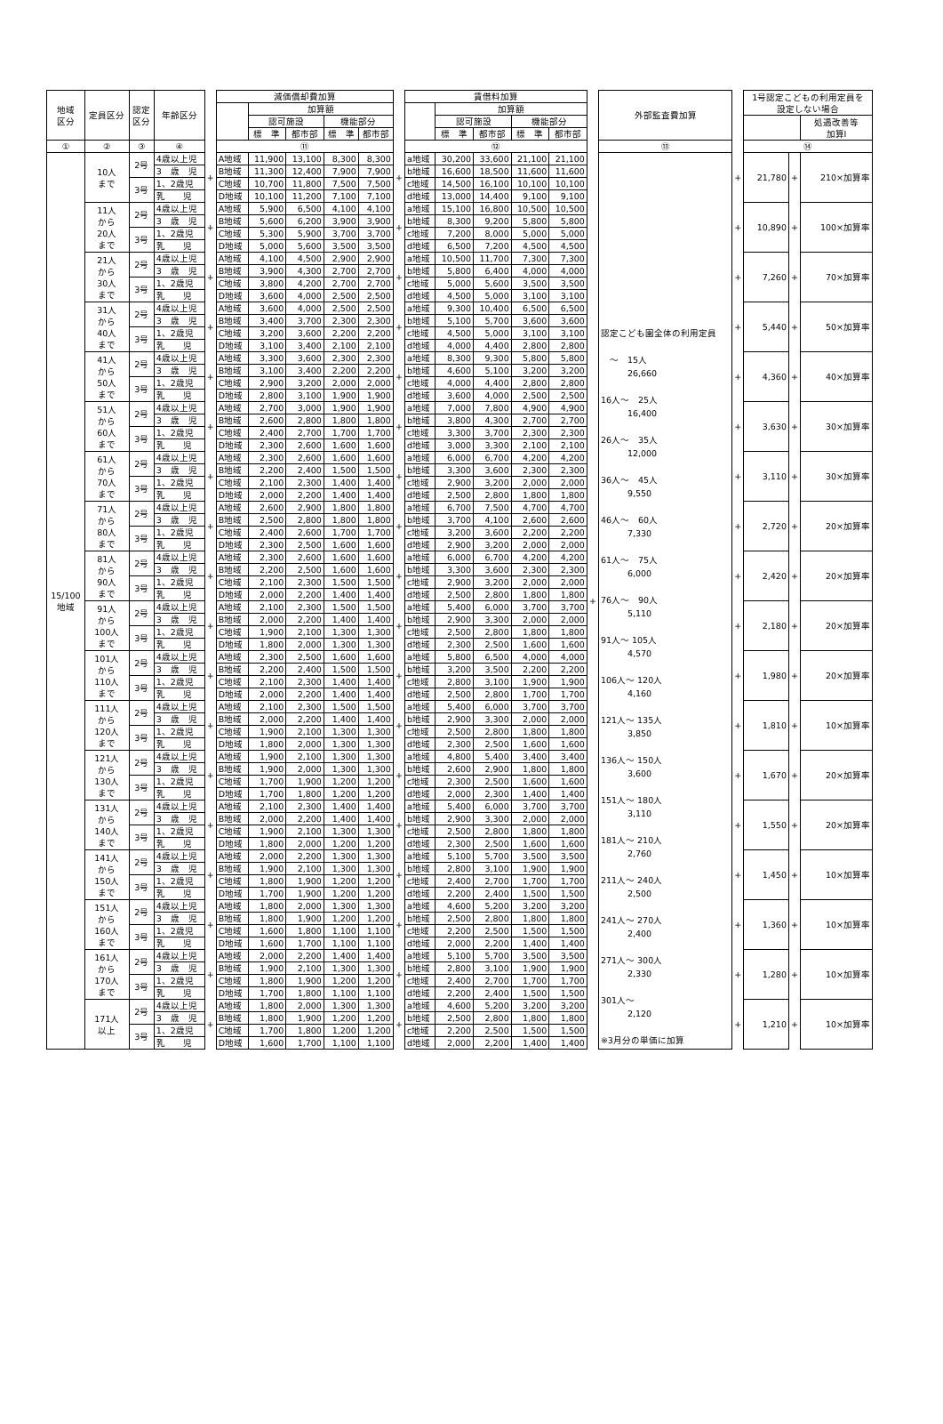| 地域 区分 | 定員区分 | 認定 区分 | 年齢区分 | | 減価償却費加算 | | | | | | 賃借料加算 | | | | | | 外部監査費加算 | | 1号認定こどもの利用定員を 設定しない場合 | | |
| --- | --- | --- | --- | --- | --- | --- | --- | --- | --- | --- | --- | --- | --- | --- | --- | --- | --- | --- | --- | --- | --- |
| | | | | | | 加算額 | | | | | | 加算額 | | | | | | | | | |
| | | | | | | 認可施設 | | 機能部分 | | | | 認可施設 | | 機能部分 | | | | | | | 処遇改善等 加算Ⅰ |
| | | | | | | 標 準 | 都市部 | 標 準 | 都市部 | | | 標 準 | 都市部 | 標 準 | 都市部 | | | | | | |
| ① | ② | ③ | ④ | | ⑪ | | | | | | ⑫ | | | | | | ⑬ | | ⑭ | | |
| 15/100 地域 | 10人 まで | 2号 | 4歳以上児 | + | A地域 | 11,900 | 13,100 | 8,300 | 8,300 | + | a地域 | 30,200 | 33,600 | 21,100 | 21,100 | + | 認定こども園全体の利用定員 〜 15人 26,660 16人〜 25人 16,400 26人〜 35人 12,000 36人〜 45人 9,550 46人〜 60人 7,330 61人〜 75人 6,000 76人〜 90人 5,110 91人〜 105人 4,570 106人〜 120人 4,160 121人〜 135人 3,850 136人〜 150人 3,600 151人〜 180人 3,110 181人〜 210人 2,760 211人〜 240人 2,500 241人〜 270人 2,400 271人〜 300人 2,330 301人〜 2,120 ※3月分の単価に加算 | + | 21,780 | + | 210×加算率 |
| | | | 3 歳 児 | | B地域 | 11,300 | 12,400 | 7,900 | 7,900 | | b地域 | 16,600 | 18,500 | 11,600 | 11,600 | | | | | | |
| | | 3号 | 1、2歳児 | | C地域 | 10,700 | 11,800 | 7,500 | 7,500 | | c地域 | 14,500 | 16,100 | 10,100 | 10,100 | | | | | | |
| | | | 乳 児 | | D地域 | 10,100 | 11,200 | 7,100 | 7,100 | | d地域 | 13,000 | 14,400 | 9,100 | 9,100 | | | | | | |
| | 11人 から 20人 まで | 2号 | 4歳以上児 | + | A地域 | 5,900 | 6,500 | 4,100 | 4,100 | + | a地域 | 15,100 | 16,800 | 10,500 | 10,500 | | | + | 10,890 | + | 100×加算率 |
| | | | 3 歳 児 | | B地域 | 5,600 | 6,200 | 3,900 | 3,900 | | b地域 | 8,300 | 9,200 | 5,800 | 5,800 | | | | | | |
| | | 3号 | 1、2歳児 | | C地域 | 5,300 | 5,900 | 3,700 | 3,700 | | c地域 | 7,200 | 8,000 | 5,000 | 5,000 | | | | | | |
| | | | 乳 児 | | D地域 | 5,000 | 5,600 | 3,500 | 3,500 | | d地域 | 6,500 | 7,200 | 4,500 | 4,500 | | | | | | |
| | 21人 から 30人 まで | 2号 | 4歳以上児 | + | A地域 | 4,100 | 4,500 | 2,900 | 2,900 | + | a地域 | 10,500 | 11,700 | 7,300 | 7,300 | | | + | 7,260 | + | 70×加算率 |
| | | | 3 歳 児 | | B地域 | 3,900 | 4,300 | 2,700 | 2,700 | | b地域 | 5,800 | 6,400 | 4,000 | 4,000 | | | | | | |
| | | 3号 | 1、2歳児 | | C地域 | 3,800 | 4,200 | 2,700 | 2,700 | | c地域 | 5,000 | 5,600 | 3,500 | 3,500 | | | | | | |
| | | | 乳 児 | | D地域 | 3,600 | 4,000 | 2,500 | 2,500 | | d地域 | 4,500 | 5,000 | 3,100 | 3,100 | | | | | | |
| | 31人 から 40人 まで | 2号 | 4歳以上児 | + | A地域 | 3,600 | 4,000 | 2,500 | 2,500 | + | a地域 | 9,300 | 10,400 | 6,500 | 6,500 | | | + | 5,440 | + | 50×加算率 |
| | | | 3 歳 児 | | B地域 | 3,400 | 3,700 | 2,300 | 2,300 | | b地域 | 5,100 | 5,700 | 3,600 | 3,600 | | | | | | |
| | | 3号 | 1、2歳児 | | C地域 | 3,200 | 3,600 | 2,200 | 2,200 | | c地域 | 4,500 | 5,000 | 3,100 | 3,100 | | | | | | |
| | | | 乳 児 | | D地域 | 3,100 | 3,400 | 2,100 | 2,100 | | d地域 | 4,000 | 4,400 | 2,800 | 2,800 | | | | | | |
| | 41人 から 50人 まで | 2号 | 4歳以上児 | + | A地域 | 3,300 | 3,600 | 2,300 | 2,300 | + | a地域 | 8,300 | 9,300 | 5,800 | 5,800 | | | + | 4,360 | + | 40×加算率 |
| | | | 3 歳 児 | | B地域 | 3,100 | 3,400 | 2,200 | 2,200 | | b地域 | 4,600 | 5,100 | 3,200 | 3,200 | | | | | | |
| | | 3号 | 1、2歳児 | | C地域 | 2,900 | 3,200 | 2,000 | 2,000 | | c地域 | 4,000 | 4,400 | 2,800 | 2,800 | | | | | | |
| | | | 乳 児 | | D地域 | 2,800 | 3,100 | 1,900 | 1,900 | | d地域 | 3,600 | 4,000 | 2,500 | 2,500 | | | | | | |
| | 51人 から 60人 まで | 2号 | 4歳以上児 | + | A地域 | 2,700 | 3,000 | 1,900 | 1,900 | + | a地域 | 7,000 | 7,800 | 4,900 | 4,900 | | | + | 3,630 | + | 30×加算率 |
| | | | 3 歳 児 | | B地域 | 2,600 | 2,800 | 1,800 | 1,800 | | b地域 | 3,800 | 4,300 | 2,700 | 2,700 | | | | | | |
| | | 3号 | 1、2歳児 | | C地域 | 2,400 | 2,700 | 1,700 | 1,700 | | c地域 | 3,300 | 3,700 | 2,300 | 2,300 | | | | | | |
| | | | 乳 児 | | D地域 | 2,300 | 2,600 | 1,600 | 1,600 | | d地域 | 3,000 | 3,300 | 2,100 | 2,100 | | | | | | |
| | 61人 から 70人 まで | 2号 | 4歳以上児 | + | A地域 | 2,300 | 2,600 | 1,600 | 1,600 | + | a地域 | 6,000 | 6,700 | 4,200 | 4,200 | | | + | 3,110 | + | 30×加算率 |
| | | | 3 歳 児 | | B地域 | 2,200 | 2,400 | 1,500 | 1,500 | | b地域 | 3,300 | 3,600 | 2,300 | 2,300 | | | | | | |
| | | 3号 | 1、2歳児 | | C地域 | 2,100 | 2,300 | 1,400 | 1,400 | | c地域 | 2,900 | 3,200 | 2,000 | 2,000 | | | | | | |
| | | | 乳 児 | | D地域 | 2,000 | 2,200 | 1,400 | 1,400 | | d地域 | 2,500 | 2,800 | 1,800 | 1,800 | | | | | | |
| | 71人 から 80人 まで | 2号 | 4歳以上児 | + | A地域 | 2,600 | 2,900 | 1,800 | 1,800 | + | a地域 | 6,700 | 7,500 | 4,700 | 4,700 | | | + | 2,720 | + | 20×加算率 |
| | | | 3 歳 児 | | B地域 | 2,500 | 2,800 | 1,800 | 1,800 | | b地域 | 3,700 | 4,100 | 2,600 | 2,600 | | | | | | |
| | | 3号 | 1、2歳児 | | C地域 | 2,400 | 2,600 | 1,700 | 1,700 | | c地域 | 3,200 | 3,600 | 2,200 | 2,200 | | | | | | |
| | | | 乳 児 | | D地域 | 2,300 | 2,500 | 1,600 | 1,600 | | d地域 | 2,900 | 3,200 | 2,000 | 2,000 | | | | | | |
| | 81人 から 90人 まで | 2号 | 4歳以上児 | + | A地域 | 2,300 | 2,600 | 1,600 | 1,600 | + | a地域 | 6,000 | 6,700 | 4,200 | 4,200 | | | + | 2,420 | + | 20×加算率 |
| | | | 3 歳 児 | | B地域 | 2,200 | 2,500 | 1,600 | 1,600 | | b地域 | 3,300 | 3,600 | 2,300 | 2,300 | | | | | | |
| | | 3号 | 1、2歳児 | | C地域 | 2,100 | 2,300 | 1,500 | 1,500 | | c地域 | 2,900 | 3,200 | 2,000 | 2,000 | | | | | | |
| | | | 乳 児 | | D地域 | 2,000 | 2,200 | 1,400 | 1,400 | | d地域 | 2,500 | 2,800 | 1,800 | 1,800 | | | | | | |
| | 91人 から 100人 まで | 2号 | 4歳以上児 | + | A地域 | 2,100 | 2,300 | 1,500 | 1,500 | + | a地域 | 5,400 | 6,000 | 3,700 | 3,700 | | | + | 2,180 | + | 20×加算率 |
| | | | 3 歳 児 | | B地域 | 2,000 | 2,200 | 1,400 | 1,400 | | b地域 | 2,900 | 3,300 | 2,000 | 2,000 | | | | | | |
| | | 3号 | 1、2歳児 | | C地域 | 1,900 | 2,100 | 1,300 | 1,300 | | c地域 | 2,500 | 2,800 | 1,800 | 1,800 | | | | | | |
| | | | 乳 児 | | D地域 | 1,800 | 2,000 | 1,300 | 1,300 | | d地域 | 2,300 | 2,500 | 1,600 | 1,600 | | | | | | |
| | 101人 から 110人 まで | 2号 | 4歳以上児 | + | A地域 | 2,300 | 2,500 | 1,600 | 1,600 | + | a地域 | 5,800 | 6,500 | 4,000 | 4,000 | | | + | 1,980 | + | 20×加算率 |
| | | | 3 歳 児 | | B地域 | 2,200 | 2,400 | 1,500 | 1,500 | | b地域 | 3,200 | 3,500 | 2,200 | 2,200 | | | | | | |
| | | 3号 | 1、2歳児 | | C地域 | 2,100 | 2,300 | 1,400 | 1,400 | | c地域 | 2,800 | 3,100 | 1,900 | 1,900 | | | | | | |
| | | | 乳 児 | | D地域 | 2,000 | 2,200 | 1,400 | 1,400 | | d地域 | 2,500 | 2,800 | 1,700 | 1,700 | | | | | | |
| | 111人 から 120人 まで | 2号 | 4歳以上児 | + | A地域 | 2,100 | 2,300 | 1,500 | 1,500 | + | a地域 | 5,400 | 6,000 | 3,700 | 3,700 | | | + | 1,810 | + | 10×加算率 |
| | | | 3 歳 児 | | B地域 | 2,000 | 2,200 | 1,400 | 1,400 | | b地域 | 2,900 | 3,300 | 2,000 | 2,000 | | | | | | |
| | | 3号 | 1、2歳児 | | C地域 | 1,900 | 2,100 | 1,300 | 1,300 | | c地域 | 2,500 | 2,800 | 1,800 | 1,800 | | | | | | |
| | | | 乳 児 | | D地域 | 1,800 | 2,000 | 1,300 | 1,300 | | d地域 | 2,300 | 2,500 | 1,600 | 1,600 | | | | | | |
| | 121人 から 130人 まで | 2号 | 4歳以上児 | + | A地域 | 1,900 | 2,100 | 1,300 | 1,300 | + | a地域 | 4,800 | 5,400 | 3,400 | 3,400 | | | + | 1,670 | + | 20×加算率 |
| | | | 3 歳 児 | | B地域 | 1,900 | 2,000 | 1,300 | 1,300 | | b地域 | 2,600 | 2,900 | 1,800 | 1,800 | | | | | | |
| | | 3号 | 1、2歳児 | | C地域 | 1,700 | 1,900 | 1,200 | 1,200 | | c地域 | 2,300 | 2,500 | 1,600 | 1,600 | | | | | | |
| | | | 乳 児 | | D地域 | 1,700 | 1,800 | 1,200 | 1,200 | | d地域 | 2,000 | 2,300 | 1,400 | 1,400 | | | | | | |
| | 131人 から 140人 まで | 2号 | 4歳以上児 | + | A地域 | 2,100 | 2,300 | 1,400 | 1,400 | + | a地域 | 5,400 | 6,000 | 3,700 | 3,700 | | | + | 1,550 | + | 20×加算率 |
| | | | 3 歳 児 | | B地域 | 2,000 | 2,200 | 1,400 | 1,400 | | b地域 | 2,900 | 3,300 | 2,000 | 2,000 | | | | | | |
| | | 3号 | 1、2歳児 | | C地域 | 1,900 | 2,100 | 1,300 | 1,300 | | c地域 | 2,500 | 2,800 | 1,800 | 1,800 | | | | | | |
| | | | 乳 児 | | D地域 | 1,800 | 2,000 | 1,200 | 1,200 | | d地域 | 2,300 | 2,500 | 1,600 | 1,600 | | | | | | |
| | 141人 から 150人 まで | 2号 | 4歳以上児 | + | A地域 | 2,000 | 2,200 | 1,300 | 1,300 | + | a地域 | 5,100 | 5,700 | 3,500 | 3,500 | | | + | 1,450 | + | 10×加算率 |
| | | | 3 歳 児 | | B地域 | 1,900 | 2,100 | 1,300 | 1,300 | | b地域 | 2,800 | 3,100 | 1,900 | 1,900 | | | | | | |
| | | 3号 | 1、2歳児 | | C地域 | 1,800 | 1,900 | 1,200 | 1,200 | | c地域 | 2,400 | 2,700 | 1,700 | 1,700 | | | | | | |
| | | | 乳 児 | | D地域 | 1,700 | 1,900 | 1,200 | 1,200 | | d地域 | 2,200 | 2,400 | 1,500 | 1,500 | | | | | | |
| | 151人 から 160人 まで | 2号 | 4歳以上児 | + | A地域 | 1,800 | 2,000 | 1,300 | 1,300 | + | a地域 | 4,600 | 5,200 | 3,200 | 3,200 | | | + | 1,360 | + | 10×加算率 |
| | | | 3 歳 児 | | B地域 | 1,800 | 1,900 | 1,200 | 1,200 | | b地域 | 2,500 | 2,800 | 1,800 | 1,800 | | | | | | |
| | | 3号 | 1、2歳児 | | C地域 | 1,600 | 1,800 | 1,100 | 1,100 | | c地域 | 2,200 | 2,500 | 1,500 | 1,500 | | | | | | |
| | | | 乳 児 | | D地域 | 1,600 | 1,700 | 1,100 | 1,100 | | d地域 | 2,000 | 2,200 | 1,400 | 1,400 | | | | | | |
| | 161人 から 170人 まで | 2号 | 4歳以上児 | + | A地域 | 2,000 | 2,200 | 1,400 | 1,400 | + | a地域 | 5,100 | 5,700 | 3,500 | 3,500 | | | + | 1,280 | + | 10×加算率 |
| | | | 3 歳 児 | | B地域 | 1,900 | 2,100 | 1,300 | 1,300 | | b地域 | 2,800 | 3,100 | 1,900 | 1,900 | | | | | | |
| | | 3号 | 1、2歳児 | | C地域 | 1,800 | 1,900 | 1,200 | 1,200 | | c地域 | 2,400 | 2,700 | 1,700 | 1,700 | | | | | | |
| | | | 乳 児 | | D地域 | 1,700 | 1,800 | 1,100 | 1,100 | | d地域 | 2,200 | 2,400 | 1,500 | 1,500 | | | | | | |
| | 171人 以上 | 2号 | 4歳以上児 | + | A地域 | 1,800 | 2,000 | 1,300 | 1,300 | + | a地域 | 4,600 | 5,200 | 3,200 | 3,200 | | | + | 1,210 | + | 10×加算率 |
| | | | 3 歳 児 | | B地域 | 1,800 | 1,900 | 1,200 | 1,200 | | b地域 | 2,500 | 2,800 | 1,800 | 1,800 | | | | | | |
| | | 3号 | 1、2歳児 | | C地域 | 1,700 | 1,800 | 1,200 | 1,200 | | c地域 | 2,200 | 2,500 | 1,500 | 1,500 | | | | | | |
| | | | 乳 児 | | D地域 | 1,600 | 1,700 | 1,100 | 1,100 | | d地域 | 2,000 | 2,200 | 1,400 | 1,400 | | | | | | |